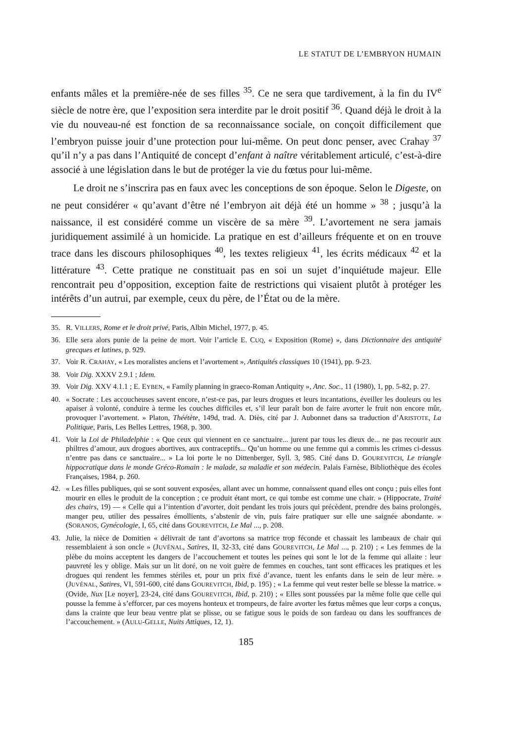LE STATUT DE L’EMBRYON HUMAIN
enfants mâles et la première-née de ses filles <sup>35</sup>. Ce ne sera que tardivement, à la fin du IV<sup>e</sup> siècle de notre ère, que l’exposition sera interdite par le droit positif <sup>36</sup>. Quand déjà le droit à la vie du nouveau-né est fonction de sa reconnaissance sociale, on conçoit difficilement que l’embryon puisse jouir d’une protection pour lui-même. On peut donc penser, avec Crahay <sup>37</sup> qu’il n’y a pas dans l’Antiquité de concept d’enfant à naître véritablement articulé, c’est-à-dire associé à une législation dans le but de protéger la vie du fœtus pour lui-même.
Le droit ne s’inscrira pas en faux avec les conceptions de son époque. Selon le Digeste, on ne peut considérer « qu’avant d’être né l’embryon ait déjà été un homme » <sup>38</sup> ; jusqu’à la naissance, il est considéré comme un viscère de sa mère <sup>39</sup>. L’avortement ne sera jamais juridiquement assimilé à un homicide. La pratique en est d’ailleurs fréquente et on en trouve trace dans les discours philosophiques <sup>40</sup>, les textes religieux <sup>41</sup>, les écrits médicaux <sup>42</sup> et la littérature <sup>43</sup>. Cette pratique ne constituait pas en soi un sujet d’inquiétude majeur. Elle rencontrait peu d’opposition, exception faite de restrictions qui visaient plutôt à protéger les intérêts d’un autrui, par exemple, ceux du père, de l’État ou de la mère.
35. R. VILLERS, Rome et le droit privé, Paris, Albin Michel, 1977, p. 45.
36. Elle sera alors punie de la peine de mort. Voir l’article E. CUQ, « Exposition (Rome) », dans Dictionnaire des antiquité grecques et latines, p. 929.
37. Voir R. CRAHAY, « Les moralistes anciens et l’avortement », Antiquités classiques 10 (1941), pp. 9-23.
38. Voir Dig. XXXV 2.9.1 ; Idem.
39. Voir Dig. XXV 4.1.1 ; E. EYBEN, « Family planning in graeco-Roman Antiquity », Anc. Soc., 11 (1980), 1, pp. 5-82, p. 27.
40. « Socrate : Les accoucheuses savent encore, n’est-ce pas, par leurs drogues et leurs incantations, éveiller les douleurs ou les apaiser à volonté, conduire à terme les couches difficiles et, s’il leur paraît bon de faire avorter le fruit non encore mûr, provoquer l’avortement. » Platon, Théétète, 149d, trad. A. Diès, cité par J. Aubonnet dans sa traduction d’ARISTOTE, La Politique, Paris, Les Belles Lettres, 1968, p. 300.
41. Voir la Loi de Philadelphie : « Que ceux qui viennent en ce sanctuaire... jurent par tous les dieux de... ne pas recourir aux philtres d’amour, aux drogues abortives, aux contraceptifs... Qu’un homme ou une femme qui a commis les crimes ci-dessus n’entre pas dans ce sanctuaire... » La loi porte le no Dittenberger, Syll. 3, 985. Cité dans D. GOUREVITCH, Le triangle hippocratique dans le monde Gréco-Romain : le malade, sa maladie et son médecin. Palais Farnèse, Bibliothèque des écoles Françaises, 1984, p. 260.
42. « Les filles publiques, qui se sont souvent exposées, allant avec un homme, connaissent quand elles ont conçu ; puis elles font mourir en elles le produit de la conception ; ce produit étant mort, ce qui tombe est comme une chair. » (Hippocrate, Traité des chairs, 19) — « Celle qui a l’intention d’avorter, doit pendant les trois jours qui précèdent, prendre des bains prolongés, manger peu, utilier des pessaires émollients, s’abstenir de vin, puis faire pratiquer sur elle une saignée abondante. » (SORANOS, Gynécologie, I, 65, cité dans GOUREVITCH, Le Mal ..., p. 208.
43. Julie, la nièce de Domitien « délivrait de tant d’avortons sa matrice trop féconde et chassait les lambeaux de chair qui ressemblaient à son oncle » (JUVÉNAL, Satires, II, 32-33, cité dans GOUREVITCH, Le Mal ..., p. 210) ; « Les femmes de la plèbe du moins acceptent les dangers de l’accouchement et toutes les peines qui sont le lot de la femme qui allaite : leur pauvreté les y oblige. Mais sur un lit doré, on ne voit guère de femmes en couches, tant sont efficaces les pratiques et les drogues qui rendent les femmes stériles et, pour un prix fixé d’avance, tuent les enfants dans le sein de leur mère. » (JUVÉNAL, Satires, VI, 591-600, cité dans GOUREVITCH, Ibid, p. 195) ; « La femme qui veut rester belle se blesse la matrice. » (Ovide, Nux [Le noyer], 23-24, cité dans GOUREVITCH, Ibid, p. 210) ; « Elles sont poussées par la même folie que celle qui pousse la femme à s’efforcer, par ces moyens honteux et trompeurs, de faire avorter les fœtus mêmes que leur corps a conçus, dans la crainte que leur beau ventre plat se plisse, ou se fatigue sous le poids de son fardeau ou dans les souffrances de l’accouchement. » (AULU-GELLE, Nuits Attiques, 12, 1).
185